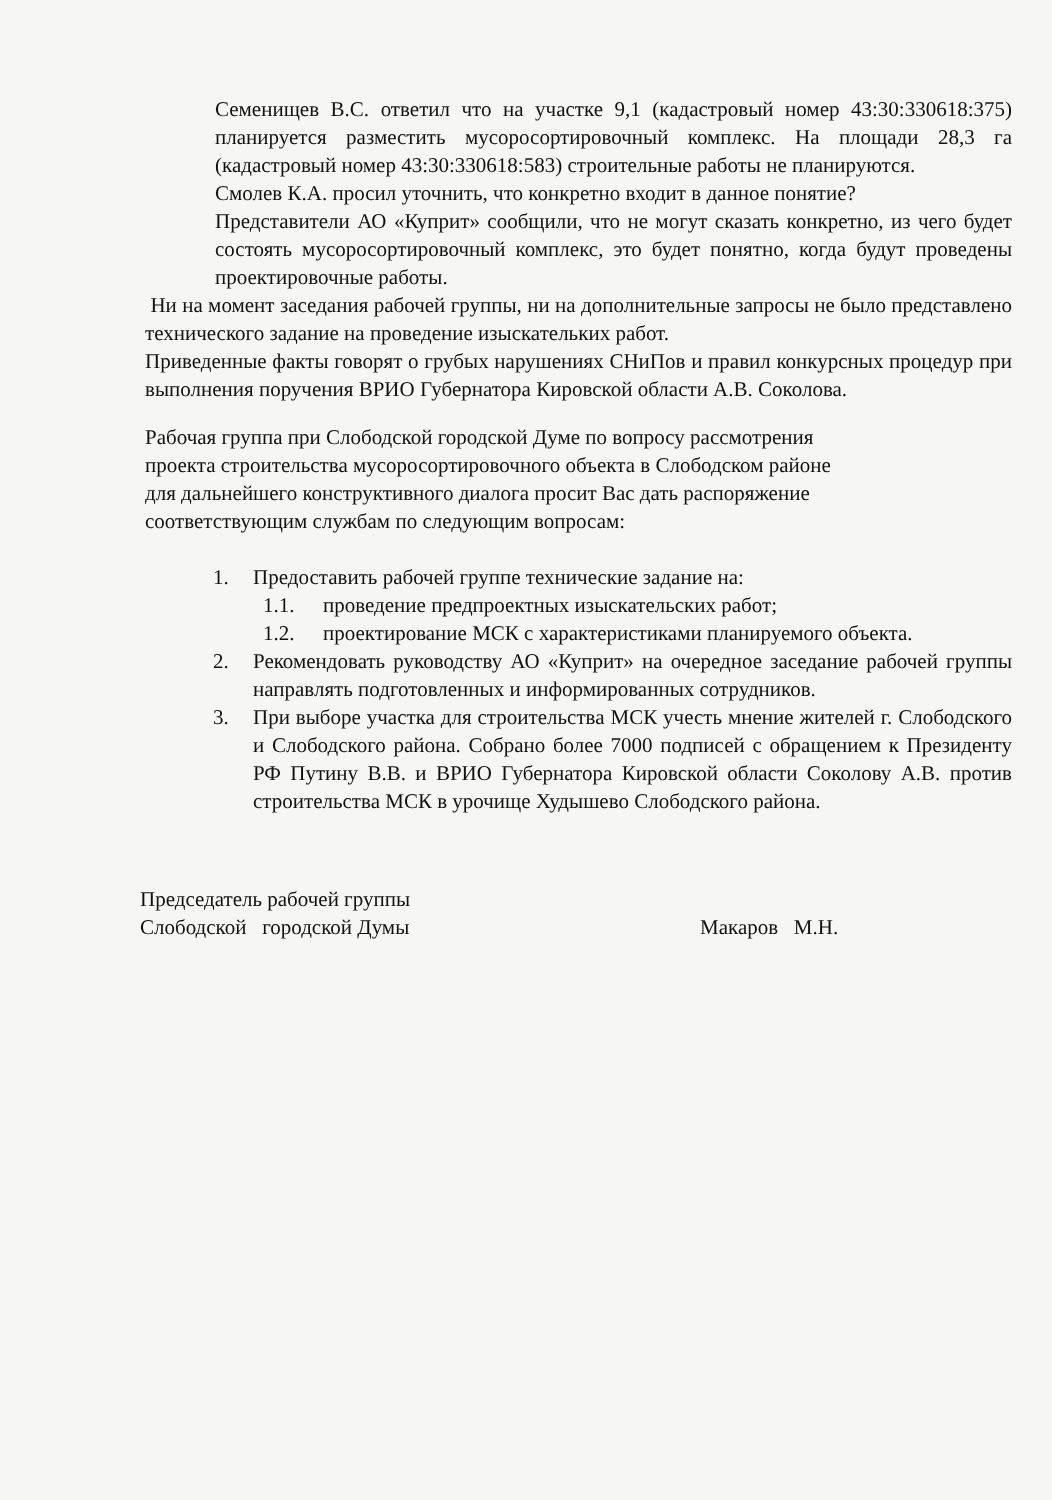Семенищев В.С. ответил что на участке 9,1 (кадастровый номер 43:30:330618:375) планируется разместить мусоросортировочный комплекс. На площади 28,3 га (кадастровый номер 43:30:330618:583) строительные работы не планируются.
Смолев К.А. просил уточнить, что конкретно входит в данное понятие?
Представители АО «Куприт» сообщили, что не могут сказать конкретно, из чего будет состоять мусоросортировочный комплекс, это будет понятно, когда будут проведены проектировочные работы.
Ни на момент заседания рабочей группы, ни на дополнительные запросы не было представлено технического задание на проведение изыскательких работ.
Приведенные факты говорят о грубых нарушениях СНиПов и правил конкурсных процедур при выполнения поручения ВРИО Губернатора Кировской области А.В. Соколова.
Рабочая группа при Слободской городской Думе по вопросу рассмотрения
проекта строительства мусоросортировочного объекта в Слободском районе
для дальнейшего конструктивного диалога просит Вас дать распоряжение
соответствующим службам по следующим вопросам:
1. Предоставить рабочей группе технические задание на:
1.1. проведение предпроектных изыскательских работ;
1.2. проектирование МСК с характеристиками планируемого объекта.
2. Рекомендовать руководству АО «Куприт» на очередное заседание рабочей группы направлять подготовленных и информированных сотрудников.
3. При выборе участка для строительства МСК учесть мнение жителей г. Слободского и Слободского района. Собрано более 7000 подписей с обращением к Президенту РФ Путину В.В. и ВРИО Губернатора Кировской области Соколову А.В. против строительства МСК в урочище Худышево Слободского района.
Председатель рабочей группы
Слободской городской Думы
Макаров М.Н.